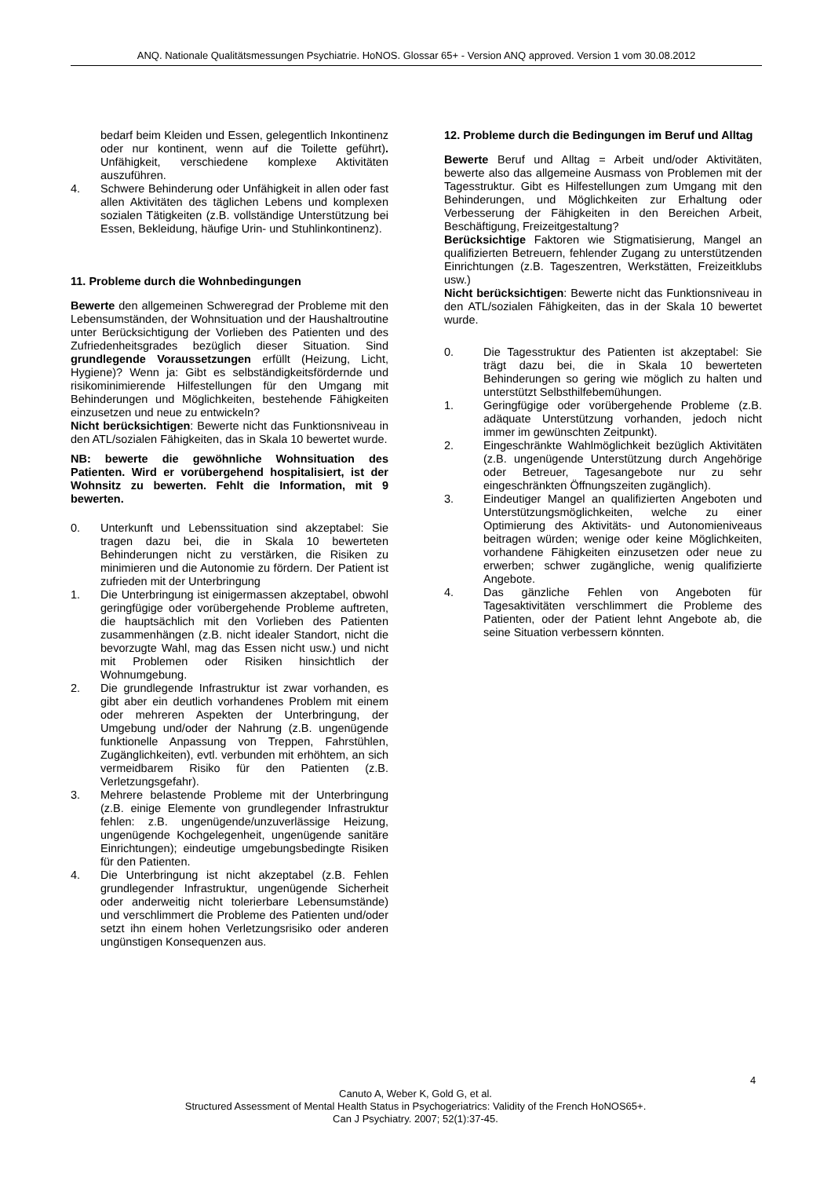ANQ. Nationale Qualitätsmessungen Psychiatrie. HoNOS. Glossar 65+ - Version ANQ approved. Version 1 vom 30.08.2012
bedarf beim Kleiden und Essen, gelegentlich Inkontinenz oder nur kontinent, wenn auf die Toilette geführt). Unfähigkeit, verschiedene komplexe Aktivitäten auszuführen.
4. Schwere Behinderung oder Unfähigkeit in allen oder fast allen Aktivitäten des täglichen Lebens und komplexen sozialen Tätigkeiten (z.B. vollständige Unterstützung bei Essen, Bekleidung, häufige Urin- und Stuhlinkontinenz).
11. Probleme durch die Wohnbedingungen
Bewerte den allgemeinen Schweregrad der Probleme mit den Lebensumständen, der Wohnsituation und der Haushaltroutine unter Berücksichtigung der Vorlieben des Patienten und des Zufriedenheitsgrades bezüglich dieser Situation. Sind grundlegende Voraussetzungen erfüllt (Heizung, Licht, Hygiene)? Wenn ja: Gibt es selbständigkeitsfördernde und risikominimierende Hilfestellungen für den Umgang mit Behinderungen und Möglichkeiten, bestehende Fähigkeiten einzusetzen und neue zu entwickeln?
Nicht berücksichtigen: Bewerte nicht das Funktionsniveau in den ATL/sozialen Fähigkeiten, das in Skala 10 bewertet wurde.
NB: bewerte die gewöhnliche Wohnsituation des Patienten. Wird er vorübergehend hospitalisiert, ist der Wohnsitz zu bewerten. Fehlt die Information, mit 9 bewerten.
0. Unterkunft und Lebenssituation sind akzeptabel: Sie tragen dazu bei, die in Skala 10 bewerteten Behinderungen nicht zu verstärken, die Risiken zu minimieren und die Autonomie zu fördern. Der Patient ist zufrieden mit der Unterbringung
1. Die Unterbringung ist einigermassen akzeptabel, obwohl geringfügige oder vorübergehende Probleme auftreten, die hauptsächlich mit den Vorlieben des Patienten zusammenhängen (z.B. nicht idealer Standort, nicht die bevorzugte Wahl, mag das Essen nicht usw.) und nicht mit Problemen oder Risiken hinsichtlich der Wohnumgebung.
2. Die grundlegende Infrastruktur ist zwar vorhanden, es gibt aber ein deutlich vorhandenes Problem mit einem oder mehreren Aspekten der Unterbringung, der Umgebung und/oder der Nahrung (z.B. ungenügende funktionelle Anpassung von Treppen, Fahrstühlen, Zugänglichkeiten), evtl. verbunden mit erhöhtem, an sich vermeidbarem Risiko für den Patienten (z.B. Verletzungsgefahr).
3. Mehrere belastende Probleme mit der Unterbringung (z.B. einige Elemente von grundlegender Infrastruktur fehlen: z.B. ungenügende/unzuverlässige Heizung, ungenügende Kochgelegenheit, ungenügende sanitäre Einrichtungen); eindeutige umgebungsbedingte Risiken für den Patienten.
4. Die Unterbringung ist nicht akzeptabel (z.B. Fehlen grundlegender Infrastruktur, ungenügende Sicherheit oder anderweitig nicht tolerierbare Lebensumstände) und verschlimmert die Probleme des Patienten und/oder setzt ihn einem hohen Verletzungsrisiko oder anderen ungünstigen Konsequenzen aus.
12. Probleme durch die Bedingungen im Beruf und Alltag
Bewerte Beruf und Alltag = Arbeit und/oder Aktivitäten, bewerte also das allgemeine Ausmass von Problemen mit der Tagesstruktur. Gibt es Hilfestellungen zum Umgang mit den Behinderungen, und Möglichkeiten zur Erhaltung oder Verbesserung der Fähigkeiten in den Bereichen Arbeit, Beschäftigung, Freizeitgestaltung?
Berücksichtige Faktoren wie Stigmatisierung, Mangel an qualifizierten Betreuern, fehlender Zugang zu unterstützenden Einrichtungen (z.B. Tageszentren, Werkstätten, Freizeitklubs usw.)
Nicht berücksichtigen: Bewerte nicht das Funktionsniveau in den ATL/sozialen Fähigkeiten, das in der Skala 10 bewertet wurde.
0. Die Tagesstruktur des Patienten ist akzeptabel: Sie trägt dazu bei, die in Skala 10 bewerteten Behinderungen so gering wie möglich zu halten und unterstützt Selbsthilfebemühungen.
1. Geringfügige oder vorübergehende Probleme (z.B. adäquate Unterstützung vorhanden, jedoch nicht immer im gewünschten Zeitpunkt).
2. Eingeschränkte Wahlmöglichkeit bezüglich Aktivitäten (z.B. ungenügende Unterstützung durch Angehörige oder Betreuer, Tagesangebote nur zu sehr eingeschränkten Öffnungszeiten zugänglich).
3. Eindeutiger Mangel an qualifizierten Angeboten und Unterstützungsmöglichkeiten, welche zu einer Optimierung des Aktivitäts- und Autonomieniveaus beitragen würden; wenige oder keine Möglichkeiten, vorhandene Fähigkeiten einzusetzen oder neue zu erwerben; schwer zugängliche, wenig qualifizierte Angebote.
4. Das gänzliche Fehlen von Angeboten für Tagesaktivitäten verschlimmert die Probleme des Patienten, oder der Patient lehnt Angebote ab, die seine Situation verbessern könnten.
4
Canuto A, Weber K, Gold G, et al.
Structured Assessment of Mental Health Status in Psychogeriatrics: Validity of the French HoNOS65+.
Can J Psychiatry. 2007; 52(1):37-45.